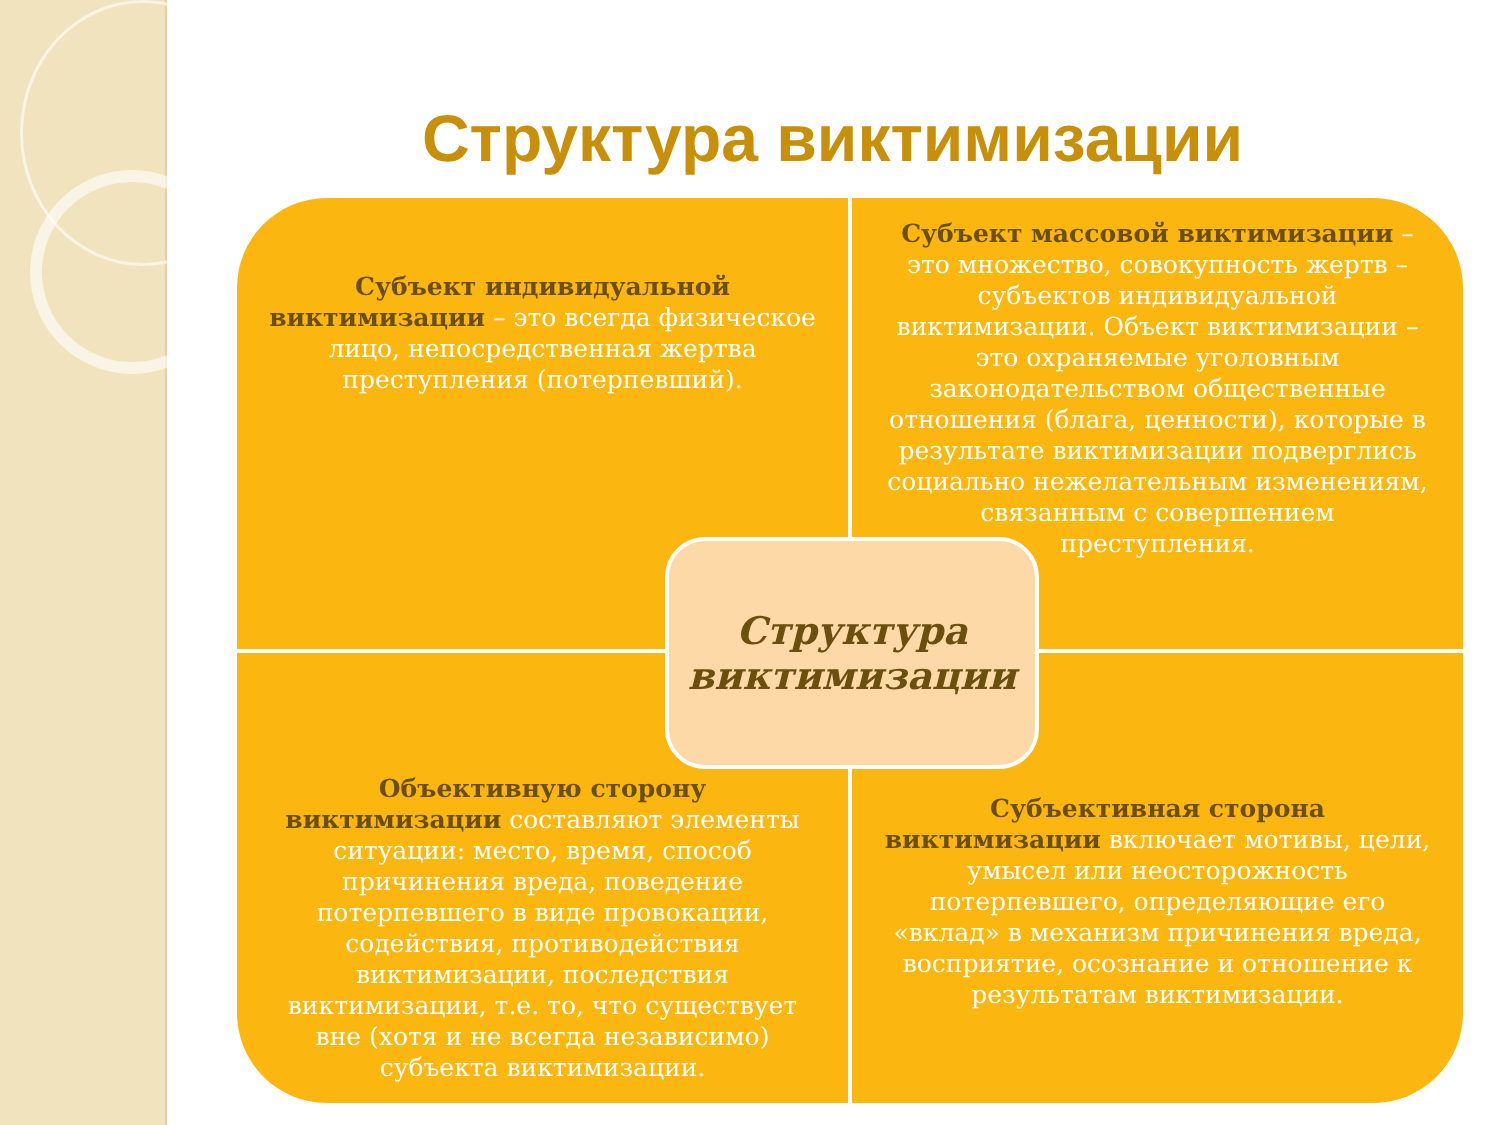Структура виктимизации
Субъект индивидуальной виктимизации – это всегда физическое лицо, непосредственная жертва преступления (потерпевший).
Субъект массовой виктимизации – это множество, совокупность жертв – субъектов индивидуальной виктимизации. Объект виктимизации – это охраняемые уголовным законодательством общественные отношения (блага, ценности), которые в результате виктимизации подверглись социально нежелательным изменениям, связанным с совершением преступления.
Объективную сторону виктимизации составляют элементы ситуации: место, время, способ причинения вреда, поведение потерпевшего в виде провокации, содействия, противодействия виктимизации, последствия виктимизации, т.е. то, что существует вне (хотя и не всегда независимо) субъекта виктимизации.
Субъективная сторона виктимизации включает мотивы, цели, умысел или неосторожность потерпевшего, определяющие его «вклад» в механизм причинения вреда, восприятие, осознание и отношение к результатам виктимизации.
Структура виктимизации